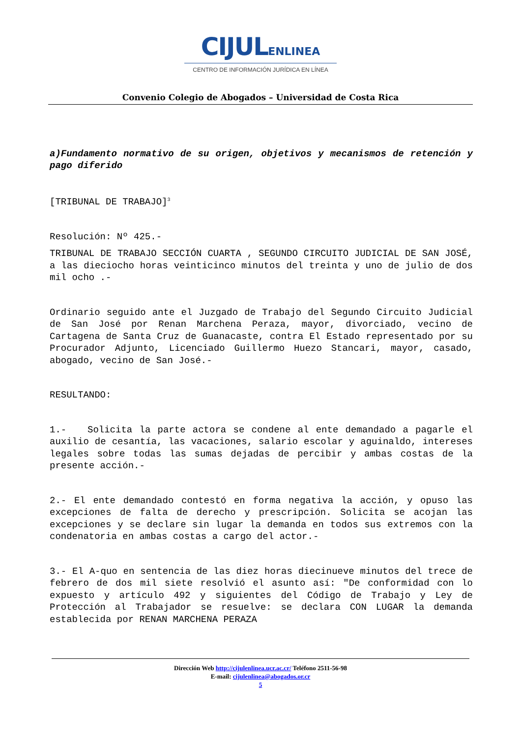CIJULENLINEA
CENTRO DE INFORMACIÓN JURÍDICA EN LÍNEA
Convenio Colegio de Abogados – Universidad de Costa Rica
a)Fundamento normativo de su origen, objetivos y mecanismos de retención y pago diferido
[TRIBUNAL DE TRABAJO]<sup>3</sup>
Resolución: Nº 425.-
TRIBUNAL DE TRABAJO SECCIÓN CUARTA , SEGUNDO CIRCUITO JUDICIAL DE SAN JOSÉ, a las dieciocho horas veinticinco minutos del treinta y uno de julio de dos mil ocho .-
Ordinario seguido ante el Juzgado de Trabajo del Segundo Circuito Judicial de San José por Renan Marchena Peraza, mayor, divorciado, vecino de Cartagena de Santa Cruz de Guanacaste, contra El Estado representado por su Procurador Adjunto, Licenciado Guillermo Huezo Stancari, mayor, casado, abogado, vecino de San José.-
RESULTANDO:
1.- Solicita la parte actora se condene al ente demandado a pagarle el auxilio de cesantía, las vacaciones, salario escolar y aguinaldo, intereses legales sobre todas las sumas dejadas de percibir y ambas costas de la presente acción.-
2.- El ente demandado contestó en forma negativa la acción, y opuso las excepciones de falta de derecho y prescripción. Solicita se acojan las excepciones y se declare sin lugar la demanda en todos sus extremos con la condenatoria en ambas costas a cargo del actor.-
3.- El A-quo en sentencia de las diez horas diecinueve minutos del trece de febrero de dos mil siete resolvió el asunto así: "De conformidad con lo expuesto y artículo 492 y siguientes del Código de Trabajo y Ley de Protección al Trabajador se resuelve: se declara CON LUGAR la demanda establecida por RENAN MARCHENA PERAZA
Dirección Web http://cijulenlinea.ucr.ac.cr/ Teléfono 2511-56-98
E-mail: cijulenlinea@abogados.or.cr
5